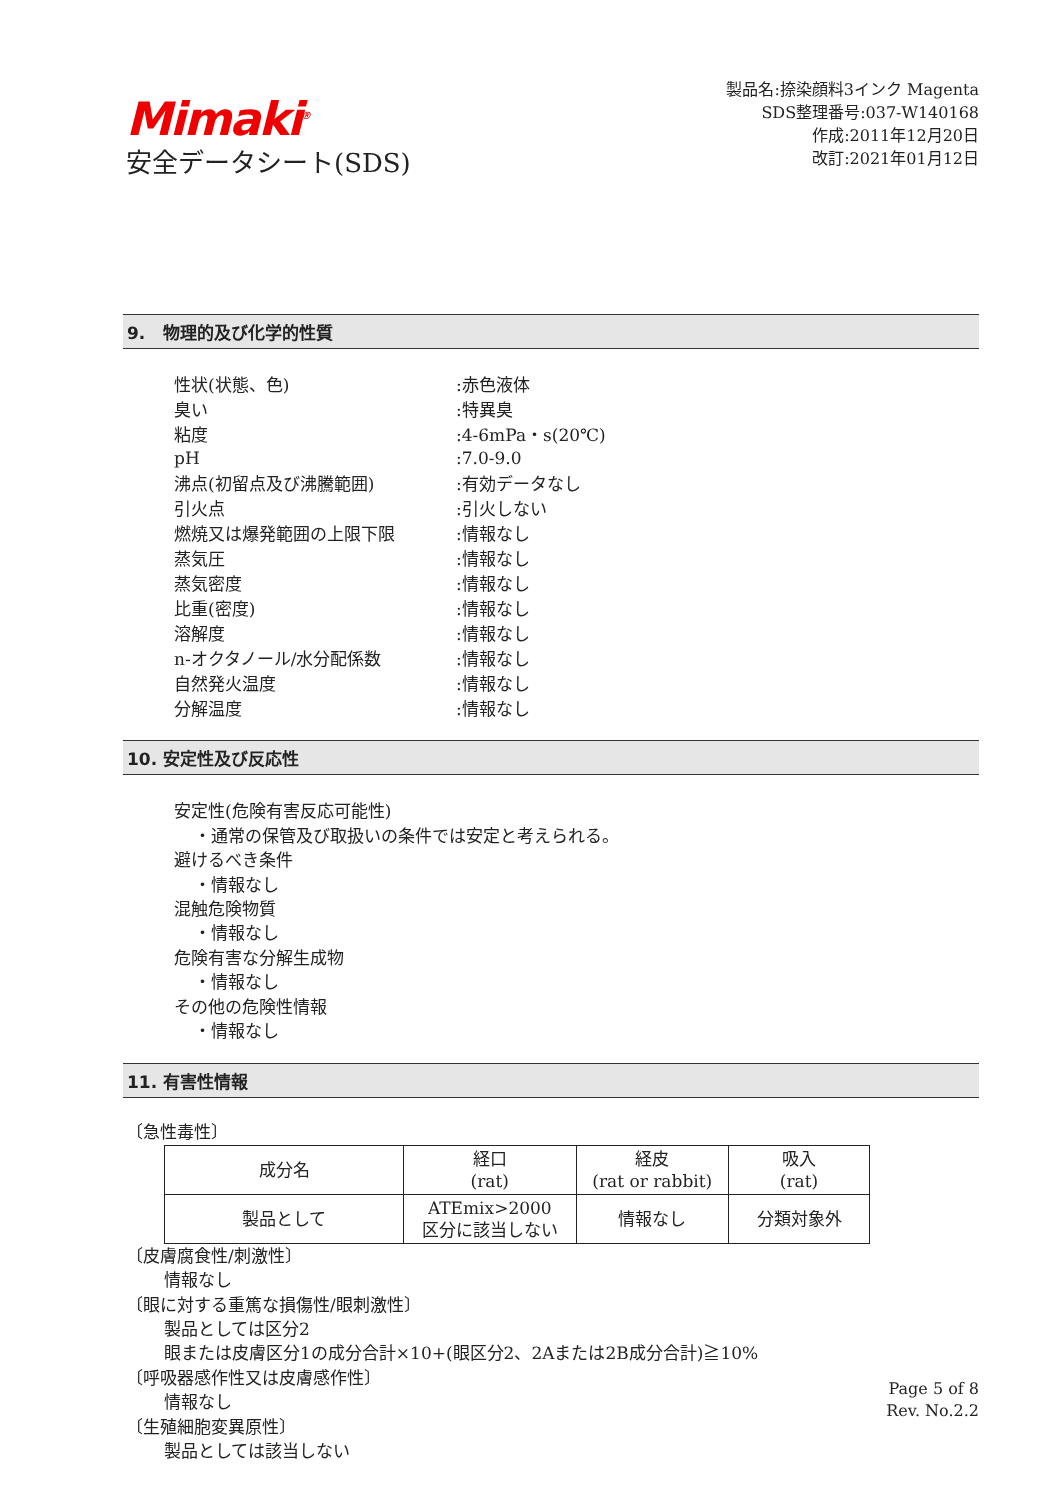Mimaki<sup>®</sup>
安全データシート(SDS)
製品名:捺染顔料3インク Magenta
SDS整理番号:037-W140168
作成:2011年12月20日
改訂:2021年01月12日
9. 物理的及び化学的性質
| 性状(状態、色) | :赤色液体 |
| 臭い | :特異臭 |
| 粘度 | :4-6mPa・s(20℃) |
| pH | :7.0-9.0 |
| 沸点(初留点及び沸騰範囲) | :有効データなし |
| 引火点 | :引火しない |
| 燃焼又は爆発範囲の上限下限 | :情報なし |
| 蒸気圧 | :情報なし |
| 蒸気密度 | :情報なし |
| 比重(密度) | :情報なし |
| 溶解度 | :情報なし |
| n-オクタノール/水分配係数 | :情報なし |
| 自然発火温度 | :情報なし |
| 分解温度 | :情報なし |
10. 安定性及び反応性
安定性(危険有害反応可能性)
・通常の保管及び取扱いの条件では安定と考えられる。
避けるべき条件
・情報なし
混触危険物質
・情報なし
危険有害な分解生成物
・情報なし
その他の危険性情報
・情報なし
11. 有害性情報
〔急性毒性〕
| 成分名 | 経口 (rat) | 経皮 (rat or rabbit) | 吸入 (rat) |
| --- | --- | --- | --- |
| 製品として | ATEmix>2000 区分に該当しない | 情報なし | 分類対象外 |
〔皮膚腐食性/刺激性〕
情報なし
〔眼に対する重篤な損傷性/眼刺激性〕
製品としては区分2
眼または皮膚区分1の成分合計×10+(眼区分2、2Aまたは2B成分合計)≧10%
〔呼吸器感作性又は皮膚感作性〕
情報なし
〔生殖細胞変異原性〕
製品としては該当しない
Page 5 of 8
Rev. No.2.2